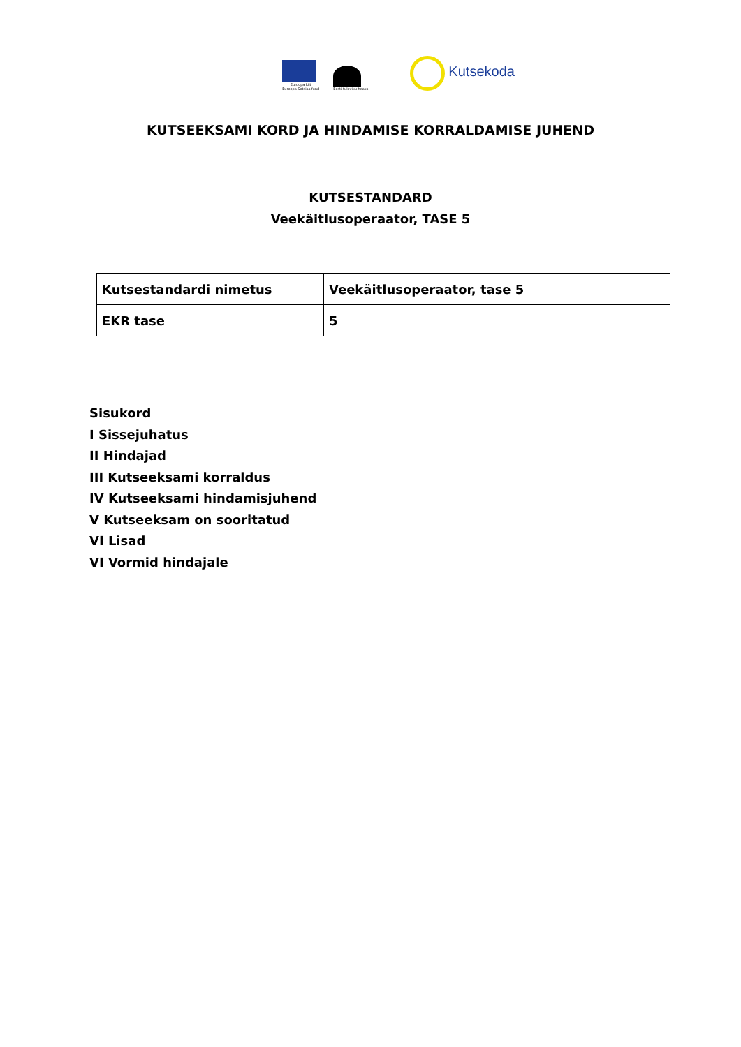Euroopa Liit
Euroopa Sotsiaalfond
Eesti tuleviku heaks
Kutsekoda
KUTSEEKSAMI KORD JA HINDAMISE KORRALDAMISE JUHEND
KUTSESTANDARD
Veekäitlusoperaator, TASE 5
| Kutsestandardi nimetus | Veekäitlusoperaator, tase 5 |
| EKR tase | 5 |
Sisukord
I Sissejuhatus
II Hindajad
III Kutseeksami korraldus
IV Kutseeksami hindamisjuhend
V Kutseeksam on sooritatud
VI Lisad
VI Vormid hindajale